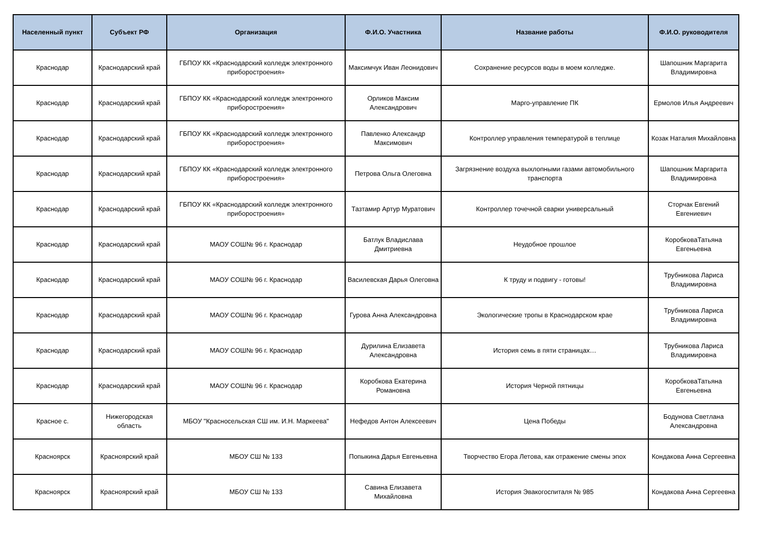| Населенный пункт | Субъект РФ | Организация | Ф.И.О. Участника | Название работы | Ф.И.О. руководителя |
| --- | --- | --- | --- | --- | --- |
| Краснодар | Краснодарский край | ГБПОУ КК «Краснодарский колледж электронного приборостроения» | Максимчук Иван Леонидович | Сохранение ресурсов воды в моем колледже. | Шапошник Маргарита Владимировна |
| Краснодар | Краснодарский край | ГБПОУ КК «Краснодарский колледж электронного приборостроения» | Орликов Максим Александрович | Марго-управление ПК | Ермолов Илья Андреевич |
| Краснодар | Краснодарский край | ГБПОУ КК «Краснодарский колледж электронного приборостроения» | Павленко Александр Максимович | Контроллер управления температурой в теплице | Козак Наталия Михайловна |
| Краснодар | Краснодарский край | ГБПОУ КК «Краснодарский колледж электронного приборостроения» | Петрова Ольга Олеговна | Загрязнение воздуха выхлопными газами автомобильного транспорта | Шапошник Маргарита Владимировна |
| Краснодар | Краснодарский край | ГБПОУ КК «Краснодарский колледж электронного приборостроения» | Тазтамир Артур Муратович | Контроллер точечной сварки универсальный | Сторчак Евгений Евгениевич |
| Краснодар | Краснодарский край | МАОУ СОШ№ 96 г. Краснодар | Батлук Владислава Дмитриевна | Неудобное прошлое | КоробковаТатьяна Евгеньевна |
| Краснодар | Краснодарский край | МАОУ СОШ№ 96 г. Краснодар | Василевская Дарья Олеговна | К труду и подвигу - готовы! | Трубникова Лариса Владимировна |
| Краснодар | Краснодарский край | МАОУ СОШ№ 96 г. Краснодар | Гурова Анна Александровна | Экологические тропы в Краснодарском крае | Трубникова Лариса Владимировна |
| Краснодар | Краснодарский край | МАОУ СОШ№ 96 г. Краснодар | Дурилина Елизавета Александровна | История семь в пяти страницах… | Трубникова Лариса Владимировна |
| Краснодар | Краснодарский край | МАОУ СОШ№ 96 г. Краснодар | Коробкова Екатерина Романовна | История Черной пятницы | КоробковаТатьяна Евгеньевна |
| Красное с. | Нижегородская область | МБОУ "Красносельская СШ им. И.Н. Маркеева" | Нефедов Антон Алексеевич | Цена Победы | Бодунова Светлана Александровна |
| Красноярск | Красноярский край | МБОУ СШ № 133 | Попыкина Дарья Евгеньевна | Творчество Егора Летова, как отражение смены эпох | Кондакова Анна Сергеевна |
| Красноярск | Красноярский край | МБОУ СШ № 133 | Савина Елизавета Михайловна | История Эвакогоспиталя № 985 | Кондакова Анна Сергеевна |